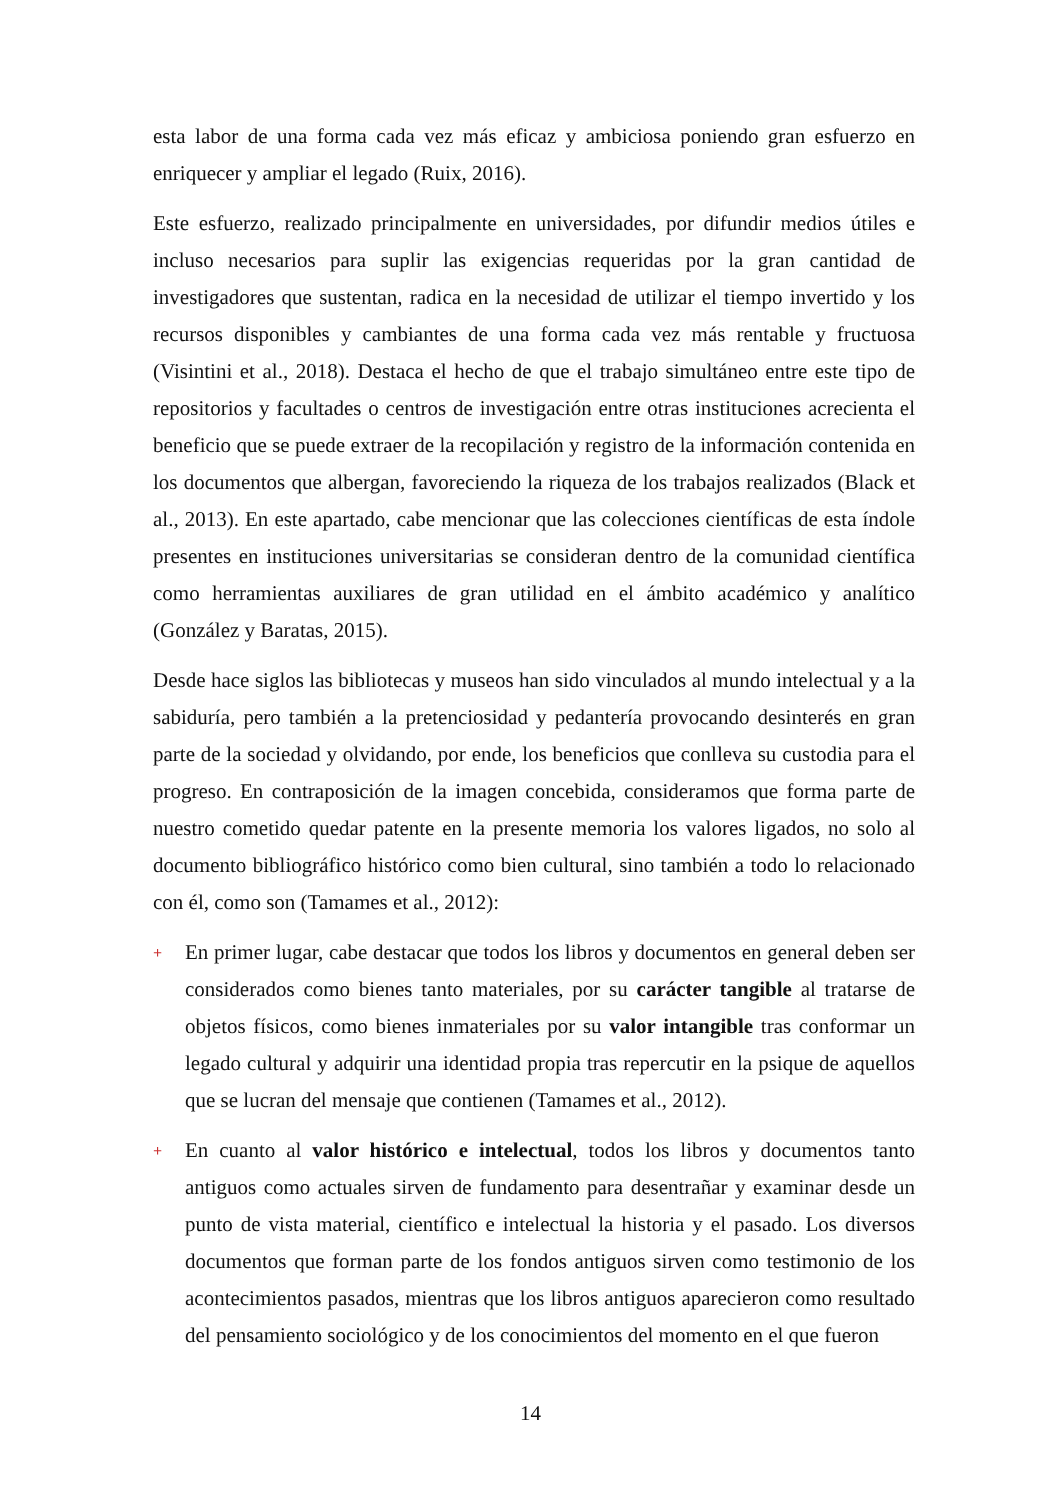esta labor de una forma cada vez más eficaz y ambiciosa poniendo gran esfuerzo en enriquecer y ampliar el legado (Ruix, 2016).
Este esfuerzo, realizado principalmente en universidades, por difundir medios útiles e incluso necesarios para suplir las exigencias requeridas por la gran cantidad de investigadores que sustentan, radica en la necesidad de utilizar el tiempo invertido y los recursos disponibles y cambiantes de una forma cada vez más rentable y fructuosa (Visintini et al., 2018). Destaca el hecho de que el trabajo simultáneo entre este tipo de repositorios y facultades o centros de investigación entre otras instituciones acrecienta el beneficio que se puede extraer de la recopilación y registro de la información contenida en los documentos que albergan, favoreciendo la riqueza de los trabajos realizados (Black et al., 2013). En este apartado, cabe mencionar que las colecciones científicas de esta índole presentes en instituciones universitarias se consideran dentro de la comunidad científica como herramientas auxiliares de gran utilidad en el ámbito académico y analítico (González y Baratas, 2015).
Desde hace siglos las bibliotecas y museos han sido vinculados al mundo intelectual y a la sabiduría, pero también a la pretenciosidad y pedantería provocando desinterés en gran parte de la sociedad y olvidando, por ende, los beneficios que conlleva su custodia para el progreso. En contraposición de la imagen concebida, consideramos que forma parte de nuestro cometido quedar patente en la presente memoria los valores ligados, no solo al documento bibliográfico histórico como bien cultural, sino también a todo lo relacionado con él, como son (Tamames et al., 2012):
+ En primer lugar, cabe destacar que todos los libros y documentos en general deben ser considerados como bienes tanto materiales, por su carácter tangible al tratarse de objetos físicos, como bienes inmateriales por su valor intangible tras conformar un legado cultural y adquirir una identidad propia tras repercutir en la psique de aquellos que se lucran del mensaje que contienen (Tamames et al., 2012).
+ En cuanto al valor histórico e intelectual, todos los libros y documentos tanto antiguos como actuales sirven de fundamento para desentrañar y examinar desde un punto de vista material, científico e intelectual la historia y el pasado. Los diversos documentos que forman parte de los fondos antiguos sirven como testimonio de los acontecimientos pasados, mientras que los libros antiguos aparecieron como resultado del pensamiento sociológico y de los conocimientos del momento en el que fueron
14